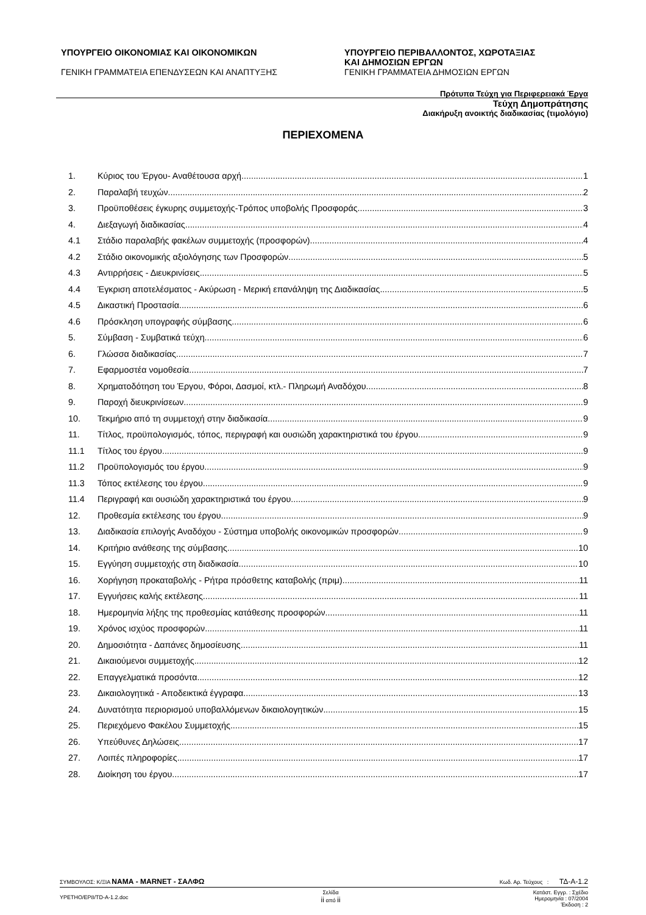ΥΠΟΥΡΓΕΙΟ ΟΙΚΟΝΟΜΙΑΣ ΚΑΙ ΟΙΚΟΝΟΜΙΚΩΝ
ΓΕΝΙΚΗ ΓΡΑΜΜΑΤΕΙΑ ΕΠΕΝΔΥΣΕΩΝ ΚΑΙ ΑΝΑΠΤΥΞΗΣ
ΥΠΟΥΡΓΕΙΟ ΠΕΡΙΒΑΛΛΟΝΤΟΣ, ΧΩΡΟΤΑΞΙΑΣ
ΚΑΙ ΔΗΜΟΣΙΩΝ ΕΡΓΩΝ
ΓΕΝΙΚΗ ΓΡΑΜΜΑΤΕΙΑ ΔΗΜΟΣΙΩΝ ΕΡΓΩΝ
Πρότυπα Τεύχη για Περιφερειακά Έργα
Τεύχη Δημοπράτησης
Διακήρυξη ανοικτής διαδικασίας (τιμολόγιο)
ΠΕΡΙΕΧΟΜΕΝΑ
1. Κύριος του Έργου- Αναθέτουσα αρχή 1
2. Παραλαβή τευχών 2
3. Προϋποθέσεις έγκυρης συμμετοχής-Τρόπος υποβολής Προσφοράς. 3
4. Διεξαγωγή διαδικασίας 4
4.1 Στάδιο παραλαβής φακέλων συμμετοχής (προσφορών) 4
4.2 Στάδιο οικονομικής αξιολόγησης των Προσφορών. 5
4.3 Αντιρρήσεις - Διευκρινίσεις 5
4.4 Έγκριση αποτελέσματος - Ακύρωση - Μερική επανάληψη της Διαδικασίας 5
4.5 Δικαστική Προστασία 6
4.6 Πρόσκληση υπογραφής σύμβασης 6
5. Σύμβαση - Συμβατικά τεύχη 6
6. Γλώσσα διαδικασίας 7
7. Εφαρμοστέα νομοθεσία 7
8. Χρηματοδότηση του Έργου, Φόροι, Δασμοί, κτλ.- Πληρωμή Αναδόχου 8
9. Παροχή διευκρινίσεων 9
10. Τεκμήριο από τη συμμετοχή στην διαδικασία 9
11. Τίτλος, προϋπολογισμός, τόπος, περιγραφή και ουσιώδη χαρακτηριστικά του έργου 9
11.1 Τίτλος του έργου 9
11.2 Προϋπολογισμός του έργου 9
11.3 Τόπος εκτέλεσης του έργου 9
11.4 Περιγραφή και ουσιώδη χαρακτηριστικά του έργου 9
12. Προθεσμία εκτέλεσης του έργου 9
13. Διαδικασία επιλογής Αναδόχου - Σύστημα υποβολής οικονομικών προσφορών 9
14. Κριτήριο ανάθεσης της σύμβασης 10
15. Εγγύηση συμμετοχής στη διαδικασία 10
16. Χορήγηση προκαταβολής - Ρήτρα πρόσθετης καταβολής (πριμ) 11
17. Εγγυήσεις καλής εκτέλεσης 11
18. Ημερομηνία λήξης της προθεσμίας κατάθεσης προσφορών 11
19. Χρόνος ισχύος προσφορών 11
20. Δημοσιότητα - Δαπάνες δημοσίευσης 11
21. Δικαιούμενοι συμμετοχής 12
22. Επαγγελματικά προσόντα 12
23. Δικαιολογητικά - Αποδεικτικά έγγραφα 13
24. Δυνατότητα περιορισμού υποβαλλόμενων δικαιολογητικών 15
25. Περιεχόμενο Φακέλου Συμμετοχής 15
26. Υπεύθυνες Δηλώσεις 17
27. Λοιπές πληροφορίες 17
28. Διοίκηση του έργου 17
ΣΥΜΒΟΥΛΟΣ: Κ/ΞΙΑ ΝΑΜΑ - MARNET - ΣΑΛΦΩ Κωδ. Αρ. Τεύχους : ΤΔ-Α-1.2
YPETHO/EP8/TD-A-1.2.doc Σελίδα
ii από ii Κατάστ. Εγγρ. : Σχέδιο
Ημερομηνία : 07/2004
Έκδοση : 2